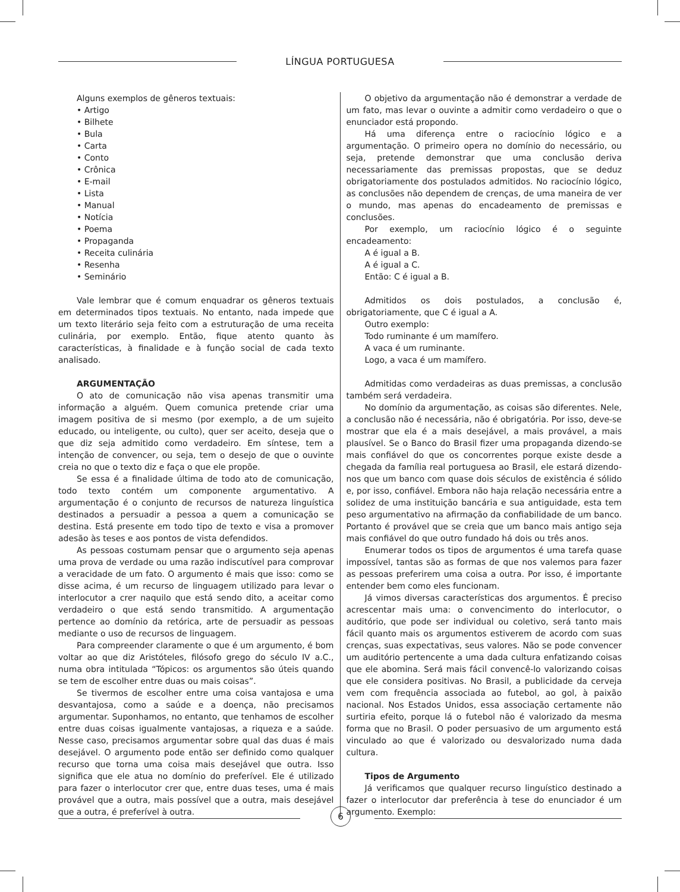LÍNGUA PORTUGUESA
Alguns exemplos de gêneros textuais:
• Artigo
• Bilhete
• Bula
• Carta
• Conto
• Crônica
• E-mail
• Lista
• Manual
• Notícia
• Poema
• Propaganda
• Receita culinária
• Resenha
• Seminário
Vale lembrar que é comum enquadrar os gêneros textuais em determinados tipos textuais. No entanto, nada impede que um texto literário seja feito com a estruturação de uma receita culinária, por exemplo. Então, fique atento quanto às características, à finalidade e à função social de cada texto analisado.
ARGUMENTAÇÃO
O ato de comunicação não visa apenas transmitir uma informação a alguém. Quem comunica pretende criar uma imagem positiva de si mesmo (por exemplo, a de um sujeito educado, ou inteligente, ou culto), quer ser aceito, deseja que o que diz seja admitido como verdadeiro. Em síntese, tem a intenção de convencer, ou seja, tem o desejo de que o ouvinte creia no que o texto diz e faça o que ele propõe.
Se essa é a finalidade última de todo ato de comunicação, todo texto contém um componente argumentativo. A argumentação é o conjunto de recursos de natureza linguística destinados a persuadir a pessoa a quem a comunicação se destina. Está presente em todo tipo de texto e visa a promover adesão às teses e aos pontos de vista defendidos.
As pessoas costumam pensar que o argumento seja apenas uma prova de verdade ou uma razão indiscutível para comprovar a veracidade de um fato. O argumento é mais que isso: como se disse acima, é um recurso de linguagem utilizado para levar o interlocutor a crer naquilo que está sendo dito, a aceitar como verdadeiro o que está sendo transmitido. A argumentação pertence ao domínio da retórica, arte de persuadir as pessoas mediante o uso de recursos de linguagem.
Para compreender claramente o que é um argumento, é bom voltar ao que diz Aristóteles, filósofo grego do século IV a.C., numa obra intitulada “Tópicos: os argumentos são úteis quando se tem de escolher entre duas ou mais coisas”.
Se tivermos de escolher entre uma coisa vantajosa e uma desvantajosa, como a saúde e a doença, não precisamos argumentar. Suponhamos, no entanto, que tenhamos de escolher entre duas coisas igualmente vantajosas, a riqueza e a saúde. Nesse caso, precisamos argumentar sobre qual das duas é mais desejável. O argumento pode então ser definido como qualquer recurso que torna uma coisa mais desejável que outra. Isso significa que ele atua no domínio do preferível. Ele é utilizado para fazer o interlocutor crer que, entre duas teses, uma é mais provável que a outra, mais possível que a outra, mais desejável que a outra, é preferível à outra.
O objetivo da argumentação não é demonstrar a verdade de um fato, mas levar o ouvinte a admitir como verdadeiro o que o enunciador está propondo.
Há uma diferença entre o raciocínio lógico e a argumentação. O primeiro opera no domínio do necessário, ou seja, pretende demonstrar que uma conclusão deriva necessariamente das premissas propostas, que se deduz obrigatoriamente dos postulados admitidos. No raciocínio lógico, as conclusões não dependem de crenças, de uma maneira de ver o mundo, mas apenas do encadeamento de premissas e conclusões.
Por exemplo, um raciocínio lógico é o seguinte encadeamento:
A é igual a B.
A é igual a C.
Então: C é igual a B.
Admitidos os dois postulados, a conclusão é, obrigatoriamente, que C é igual a A.
Outro exemplo:
Todo ruminante é um mamífero.
A vaca é um ruminante.
Logo, a vaca é um mamífero.
Admitidas como verdadeiras as duas premissas, a conclusão também será verdadeira.
No domínio da argumentação, as coisas são diferentes. Nele, a conclusão não é necessária, não é obrigatória. Por isso, deve-se mostrar que ela é a mais desejável, a mais provável, a mais plausível. Se o Banco do Brasil fizer uma propaganda dizendo-se mais confiável do que os concorrentes porque existe desde a chegada da família real portuguesa ao Brasil, ele estará dizendo-nos que um banco com quase dois séculos de existência é sólido e, por isso, confiável. Embora não haja relação necessária entre a solidez de uma instituição bancária e sua antiguidade, esta tem peso argumentativo na afirmação da confiabilidade de um banco. Portanto é provável que se creia que um banco mais antigo seja mais confiável do que outro fundado há dois ou três anos.
Enumerar todos os tipos de argumentos é uma tarefa quase impossível, tantas são as formas de que nos valemos para fazer as pessoas preferirem uma coisa a outra. Por isso, é importante entender bem como eles funcionam.
Já vimos diversas características dos argumentos. É preciso acrescentar mais uma: o convencimento do interlocutor, o auditório, que pode ser individual ou coletivo, será tanto mais fácil quanto mais os argumentos estiverem de acordo com suas crenças, suas expectativas, seus valores. Não se pode convencer um auditório pertencente a uma dada cultura enfatizando coisas que ele abomina. Será mais fácil convencê-lo valorizando coisas que ele considera positivas. No Brasil, a publicidade da cerveja vem com frequência associada ao futebol, ao gol, à paixão nacional. Nos Estados Unidos, essa associação certamente não surtiria efeito, porque lá o futebol não é valorizado da mesma forma que no Brasil. O poder persuasivo de um argumento está vinculado ao que é valorizado ou desvalorizado numa dada cultura.
Tipos de Argumento
Já verificamos que qualquer recurso linguístico destinado a fazer o interlocutor dar preferência à tese do enunciador é um argumento. Exemplo:
6